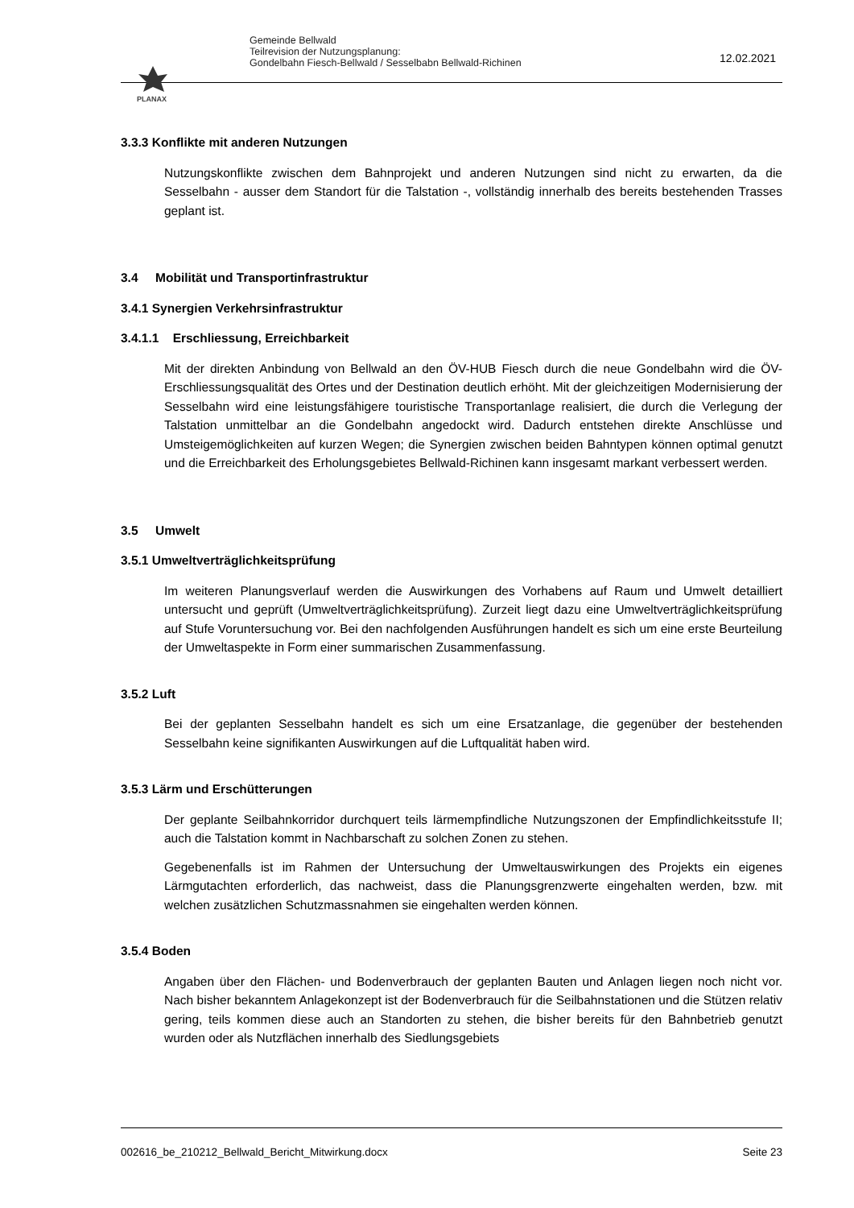PLANAX
Gemeinde Bellwald
Teilrevision der Nutzungsplanung:
Gondelbahn Fiesch-Bellwald / Sesselbabn Bellwald-Richinen
12.02.2021
3.3.3 Konflikte mit anderen Nutzungen
Nutzungskonflikte zwischen dem Bahnprojekt und anderen Nutzungen sind nicht zu erwarten, da die Sesselbahn - ausser dem Standort für die Talstation -, vollständig innerhalb des bereits bestehenden Trasses geplant ist.
3.4 Mobilität und Transportinfrastruktur
3.4.1 Synergien Verkehrsinfrastruktur
3.4.1.1 Erschliessung, Erreichbarkeit
Mit der direkten Anbindung von Bellwald an den ÖV-HUB Fiesch durch die neue Gondelbahn wird die ÖV-Erschliessungsqualität des Ortes und der Destination deutlich erhöht. Mit der gleichzeitigen Modernisierung der Sesselbahn wird eine leistungsfähigere touristische Transportanlage realisiert, die durch die Verlegung der Talstation unmittelbar an die Gondelbahn angedockt wird. Dadurch entstehen direkte Anschlüsse und Umsteigemöglichkeiten auf kurzen Wegen; die Synergien zwischen beiden Bahntypen können optimal genutzt und die Erreichbarkeit des Erholungsgebietes Bellwald-Richinen kann insgesamt markant verbessert werden.
3.5 Umwelt
3.5.1 Umweltverträglichkeitsprüfung
Im weiteren Planungsverlauf werden die Auswirkungen des Vorhabens auf Raum und Umwelt detailliert untersucht und geprüft (Umweltverträglichkeitsprüfung). Zurzeit liegt dazu eine Umweltverträglichkeitsprüfung auf Stufe Voruntersuchung vor. Bei den nachfolgenden Ausführungen handelt es sich um eine erste Beurteilung der Umweltaspekte in Form einer summarischen Zusammenfassung.
3.5.2 Luft
Bei der geplanten Sesselbahn handelt es sich um eine Ersatzanlage, die gegenüber der bestehenden Sesselbahn keine signifikanten Auswirkungen auf die Luftqualität haben wird.
3.5.3 Lärm und Erschütterungen
Der geplante Seilbahnkorridor durchquert teils lärmempfindliche Nutzungszonen der Empfindlichkeitsstufe II; auch die Talstation kommt in Nachbarschaft zu solchen Zonen zu stehen.
Gegebenenfalls ist im Rahmen der Untersuchung der Umweltauswirkungen des Projekts ein eigenes Lärmgutachten erforderlich, das nachweist, dass die Planungsgrenzwerte eingehalten werden, bzw. mit welchen zusätzlichen Schutzmassnahmen sie eingehalten werden können.
3.5.4 Boden
Angaben über den Flächen- und Bodenverbrauch der geplanten Bauten und Anlagen liegen noch nicht vor. Nach bisher bekanntem Anlagekonzept ist der Bodenverbrauch für die Seilbahnstationen und die Stützen relativ gering, teils kommen diese auch an Standorten zu stehen, die bisher bereits für den Bahnbetrieb genutzt wurden oder als Nutzflächen innerhalb des Siedlungsgebiets
002616_be_210212_Bellwald_Bericht_Mitwirkung.docx Seite 23